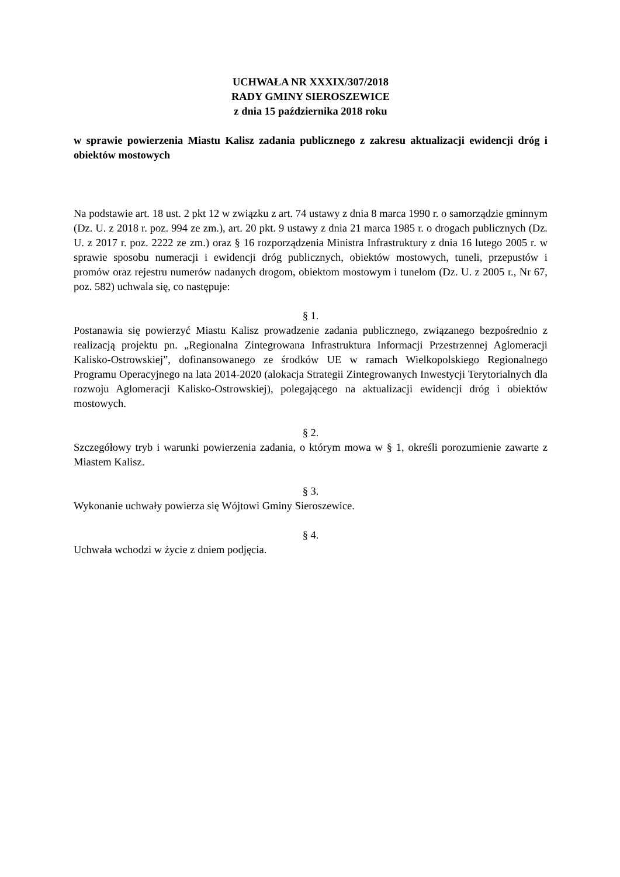UCHWAŁA NR XXXIX/307/2018
RADY GMINY SIEROSZEWICE
z dnia 15 października 2018 roku
w sprawie powierzenia Miastu Kalisz zadania publicznego z zakresu aktualizacji ewidencji dróg i obiektów mostowych
Na podstawie art. 18 ust. 2 pkt 12 w związku z art. 74 ustawy z dnia 8 marca 1990 r. o samorządzie gminnym (Dz. U. z 2018 r. poz. 994 ze zm.), art. 20 pkt. 9 ustawy z dnia 21 marca 1985 r. o drogach publicznych (Dz. U. z 2017 r. poz. 2222 ze zm.) oraz § 16 rozporządzenia Ministra Infrastruktury z dnia 16 lutego 2005 r. w sprawie sposobu numeracji i ewidencji dróg publicznych, obiektów mostowych, tuneli, przepustów i promów oraz rejestru numerów nadanych drogom, obiektom mostowym i tunelom (Dz. U. z 2005 r., Nr 67, poz. 582) uchwala się, co następuje:
§ 1.
Postanawia się powierzyć Miastu Kalisz prowadzenie zadania publicznego, związanego bezpośrednio z realizacją projektu pn. „Regionalna Zintegrowana Infrastruktura Informacji Przestrzennej Aglomeracji Kalisko-Ostrowskiej”, dofinansowanego ze środków UE w ramach Wielkopolskiego Regionalnego Programu Operacyjnego na lata 2014-2020 (alokacja Strategii Zintegrowanych Inwestycji Terytorialnych dla rozwoju Aglomeracji Kalisko-Ostrowskiej), polegającego na aktualizacji ewidencji dróg i obiektów mostowych.
§ 2.
Szczegółowy tryb i warunki powierzenia zadania, o którym mowa w § 1, określi porozumienie zawarte z Miastem Kalisz.
§ 3.
Wykonanie uchwały powierza się Wójtowi Gminy Sieroszewice.
§ 4.
Uchwała wchodzi w życie z dniem podjęcia.